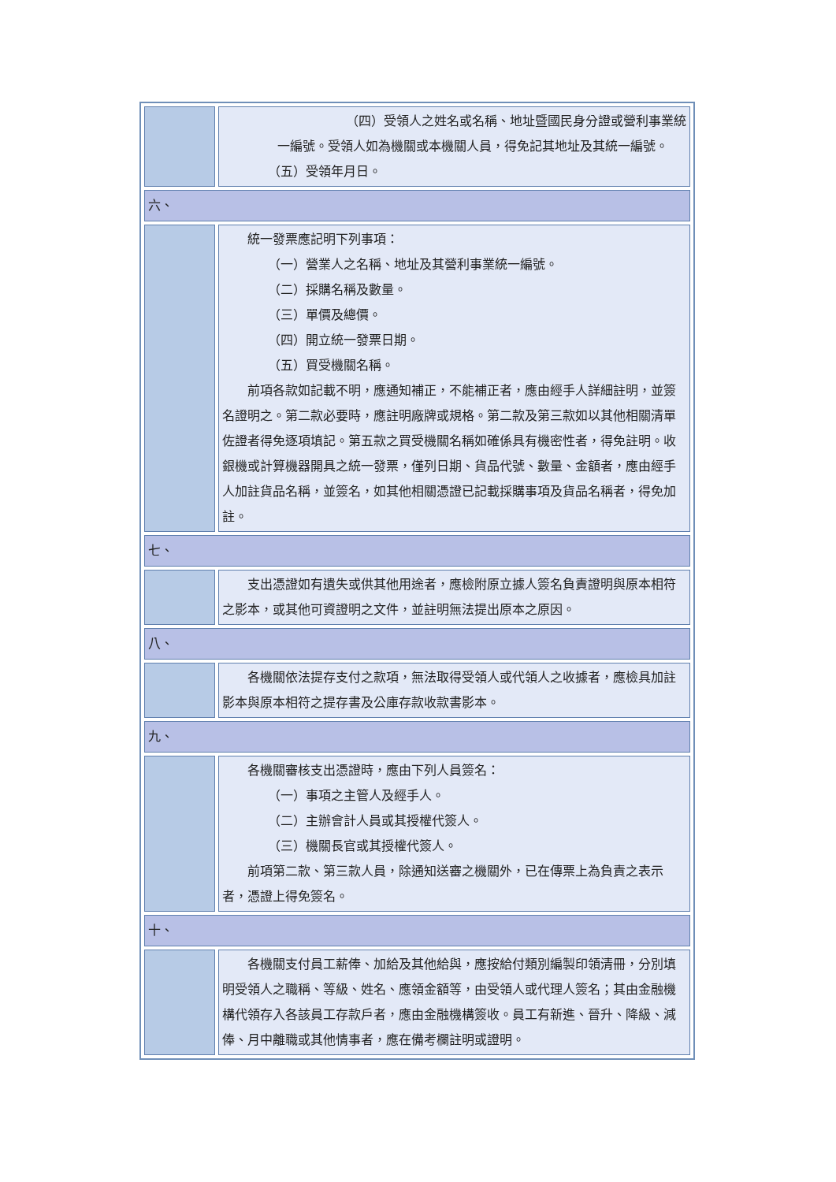| | （四）受領人之姓名或名稱、地址暨國民身分證或營利事業統 一編號。受領人如為機關或本機關人員，得免記其地址及其統一編號。 （五）受領年月日。 |
| 六、 | |
| | 統一發票應記明下列事項： （一）營業人之名稱、地址及其營利事業統一編號。 （二）採購名稱及數量。 （三）單價及總價。 （四）開立統一發票日期。 （五）買受機關名稱。 前項各款如記載不明，應通知補正，不能補正者，應由經手人詳細註明，並簽名證明之。第二款必要時，應註明廠牌或規格。第二款及第三款如以其他相關清單佐證者得免逐項填記。第五款之買受機關名稱如確係具有機密性者，得免註明。收銀機或計算機器開具之統一發票，僅列日期、貨品代號、數量、金額者，應由經手人加註貨品名稱，並簽名，如其他相關憑證已記載採購事項及貨品名稱者，得免加註。 |
| 七、 | |
| | 支出憑證如有遺失或供其他用途者，應檢附原立據人簽名負責證明與原本相符之影本，或其他可資證明之文件，並註明無法提出原本之原因。 |
| 八、 | |
| | 各機關依法提存支付之款項，無法取得受領人或代領人之收據者，應檢具加註影本與原本相符之提存書及公庫存款收款書影本。 |
| 九、 | |
| | 各機關審核支出憑證時，應由下列人員簽名： （一）事項之主管人及經手人。 （二）主辦會計人員或其授權代簽人。 （三）機關長官或其授權代簽人。 前項第二款、第三款人員，除通知送審之機關外，已在傳票上為負責之表示者，憑證上得免簽名。 |
| 十、 | |
| | 各機關支付員工薪俸、加給及其他給與，應按給付類別編製印領清冊，分別填明受領人之職稱、等級、姓名、應領金額等，由受領人或代理人簽名；其由金融機構代領存入各該員工存款戶者，應由金融機構簽收。員工有新進、晉升、降級、減俸、月中離職或其他情事者，應在備考欄註明或證明。 |